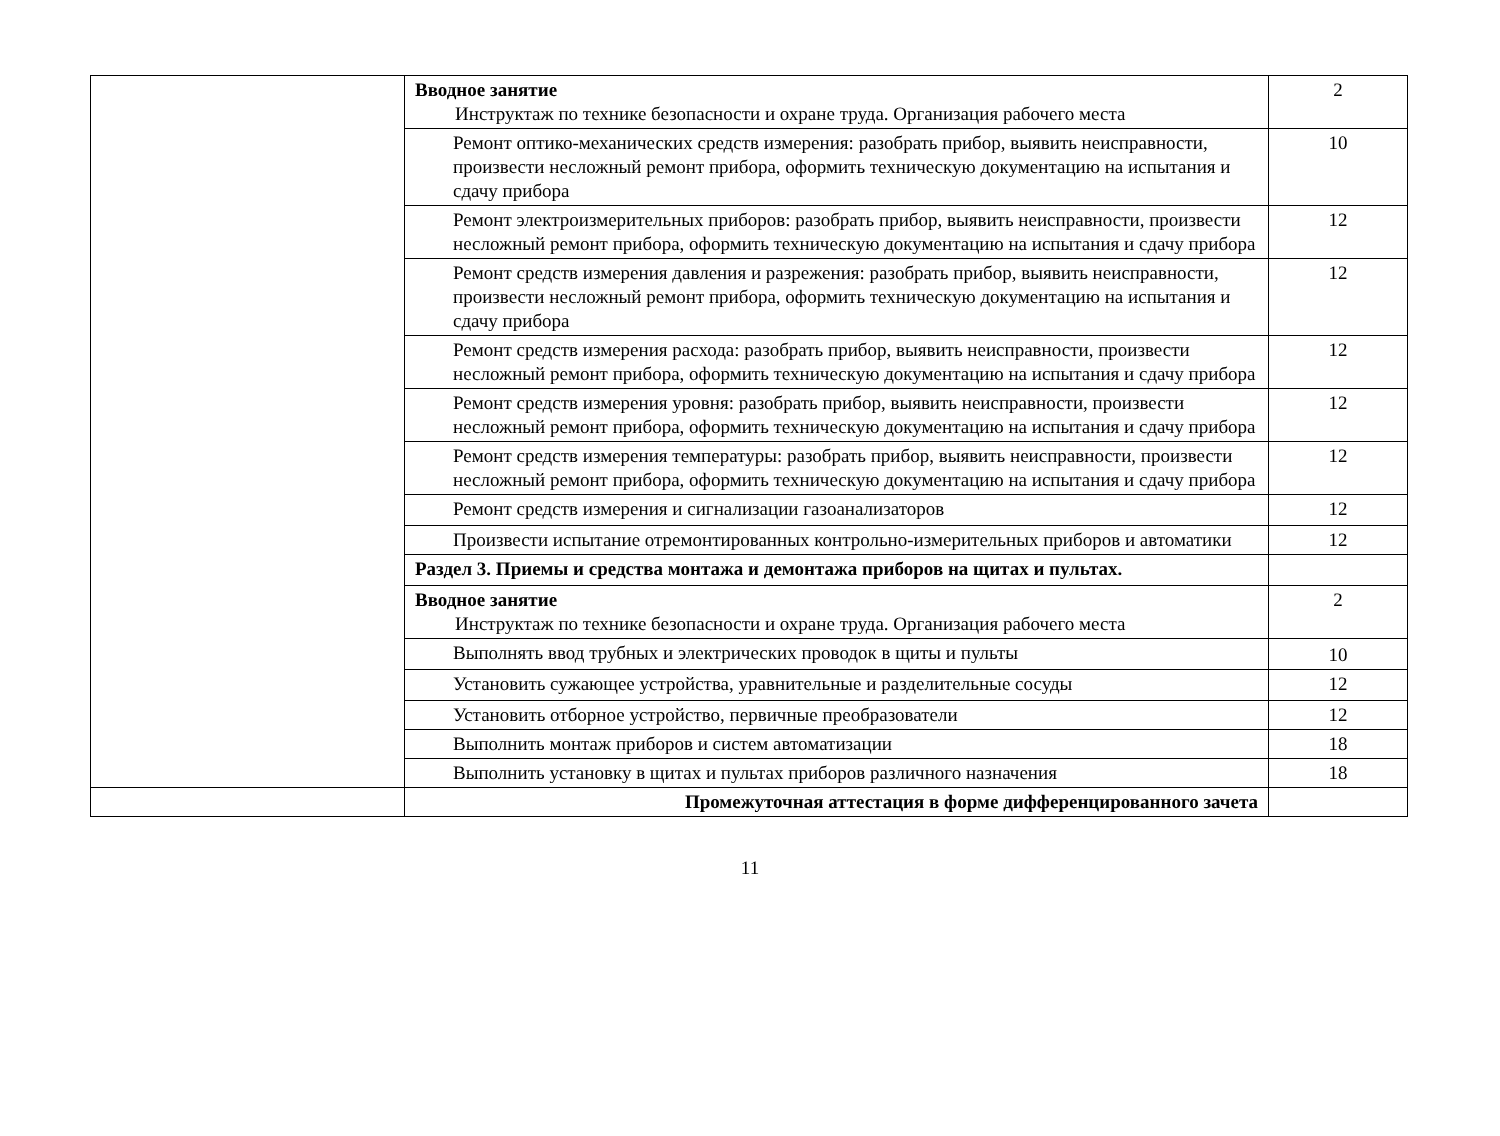| | Вводное занятие Инструктаж по технике безопасности и охране труда. Организация рабочего места | 2 |
| | Ремонт оптико-механических средств измерения: разобрать прибор, выявить неисправности, произвести несложный ремонт прибора, оформить техническую документацию на испытания и сдачу прибора | 10 |
| | Ремонт электроизмерительных приборов: разобрать прибор, выявить неисправности, произвести несложный ремонт прибора, оформить техническую документацию на испытания и сдачу прибора | 12 |
| | Ремонт средств измерения давления и разрежения: разобрать прибор, выявить неисправности, произвести несложный ремонт прибора, оформить техническую документацию на испытания и сдачу прибора | 12 |
| | Ремонт средств измерения расхода: разобрать прибор, выявить неисправности, произвести несложный ремонт прибора, оформить техническую документацию на испытания и сдачу прибора | 12 |
| | Ремонт средств измерения уровня: разобрать прибор, выявить неисправности, произвести несложный ремонт прибора, оформить техническую документацию на испытания и сдачу прибора | 12 |
| | Ремонт средств измерения температуры: разобрать прибор, выявить неисправности, произвести несложный ремонт прибора, оформить техническую документацию на испытания и сдачу прибора | 12 |
| | Ремонт средств измерения и сигнализации газоанализаторов | 12 |
| | Произвести испытание отремонтированных контрольно-измерительных приборов и автоматики | 12 |
| | Раздел 3. Приемы и средства монтажа и демонтажа приборов на щитах и пультах. | |
| | Вводное занятие Инструктаж по технике безопасности и охране труда. Организация рабочего места | 2 |
| | Выполнять ввод трубных и электрических проводок в щиты и пульты | 10 |
| | Установить сужающее устройства, уравнительные и разделительные сосуды | 12 |
| | Установить отборное устройство, первичные преобразователи | 12 |
| | Выполнить монтаж приборов и систем автоматизации | 18 |
| | Выполнить установку в щитах и пультах приборов различного назначения | 18 |
| | Промежуточная аттестация в форме дифференцированного зачета | |
11